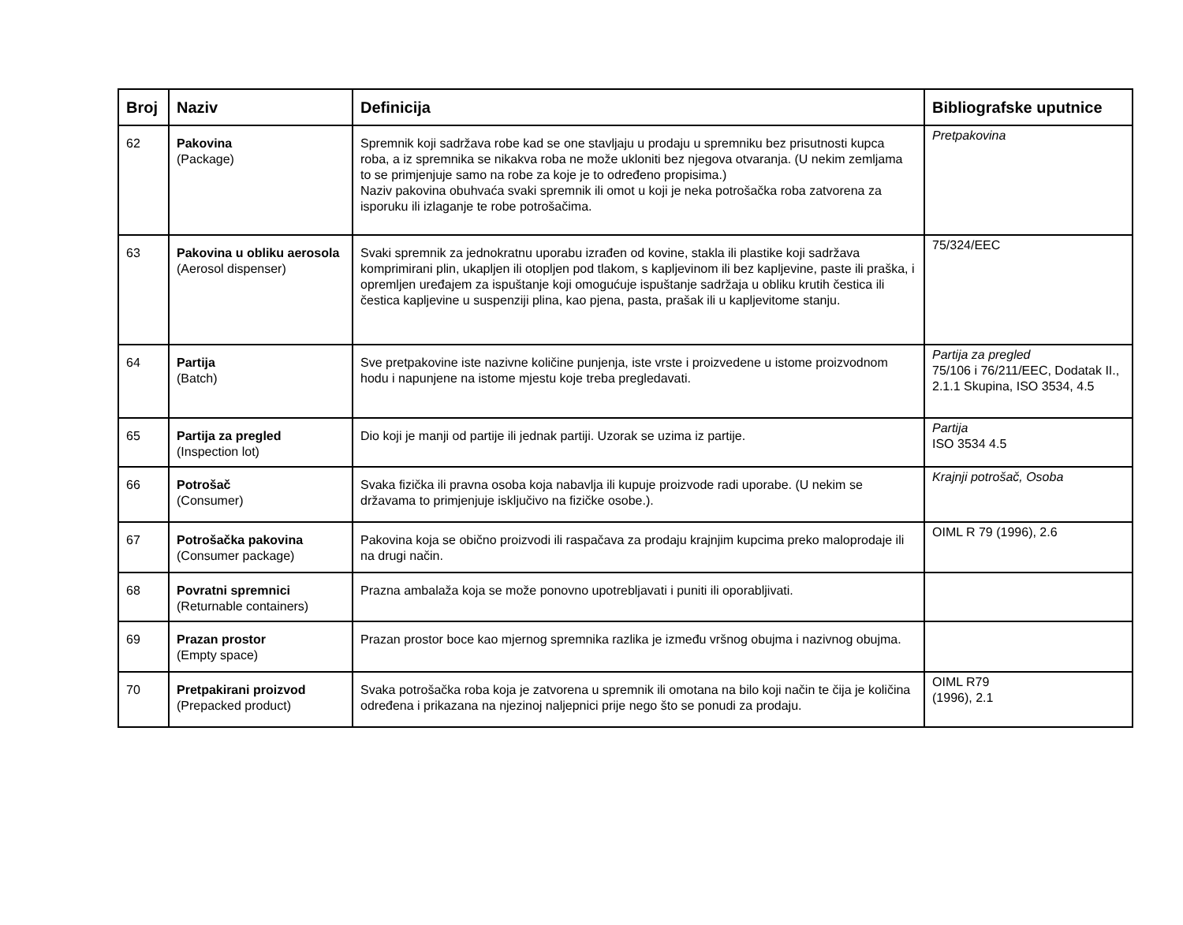| Broj | Naziv | Definicija | Bibliografske uputnice |
| --- | --- | --- | --- |
| 62 | Pakovina (Package) | Spremnik koji sadržava robe kad se one stavljaju u prodaju u spremniku bez prisutnosti kupca roba, a iz spremnika se nikakva roba ne može ukloniti bez njegova otvaranja. (U nekim zemljama to se primjenjuje samo na robe za koje je to određeno propisima.) Naziv pakovina obuhvaća svaki spremnik ili omot u koji je neka potrošačka roba zatvorena za isporuku ili izlaganje te robe potrošačima. | Pretpakovina |
| 63 | Pakovina u obliku aerosola (Aerosol dispenser) | Svaki spremnik za jednokratnu uporabu izrađen od kovine, stakla ili plastike koji sadržava komprimirani plin, ukapljen ili otopljen pod tlakom, s kapljevinom ili bez kapljevine, paste ili praška, i opremljen uređajem za ispuštanje koji omogućuje ispuštanje sadržaja u obliku krutih čestica ili čestica kapljevine u suspenziji plina, kao pjena, pasta, prašak ili u kapljevitome stanju. | 75/324/EEC |
| 64 | Partija (Batch) | Sve pretpakovine iste nazivne količine punjenja, iste vrste i proizvedene u istome proizvodnom hodu i napunjene na istome mjestu koje treba pregledavati. | Partija za pregled 75/106 i 76/211/EEC, Dodatak II., 2.1.1 Skupina, ISO 3534, 4.5 |
| 65 | Partija za pregled (Inspection lot) | Dio koji je manji od partije ili jednak partiji. Uzorak se uzima iz partije. | Partija ISO 3534 4.5 |
| 66 | Potrošač (Consumer) | Svaka fizička ili pravna osoba koja nabavlja ili kupuje proizvode radi uporabe. (U nekim se državama to primjenjuje isključivo na fizičke osobe.). | Krajnji potrošač, Osoba |
| 67 | Potrošačka pakovina (Consumer package) | Pakovina koja se obično proizvodi ili raspačava za prodaju krajnjim kupcima preko maloprodaje ili na drugi način. | OIML R 79 (1996), 2.6 |
| 68 | Povratni spremnici (Returnable containers) | Prazna ambalaža koja se može ponovno upotrebljavati i puniti ili oporabljivati. | |
| 69 | Prazan prostor (Empty space) | Prazan prostor boce kao mjernog spremnika razlika je između vršnog obujma i nazivnog obujma. | |
| 70 | Pretpakirani proizvod (Prepacked product) | Svaka potrošačka roba koja je zatvorena u spremnik ili omotana na bilo koji način te čija je količina određena i prikazana na njezinoj naljepnici prije nego što se ponudi za prodaju. | OIML R79 (1996), 2.1 |